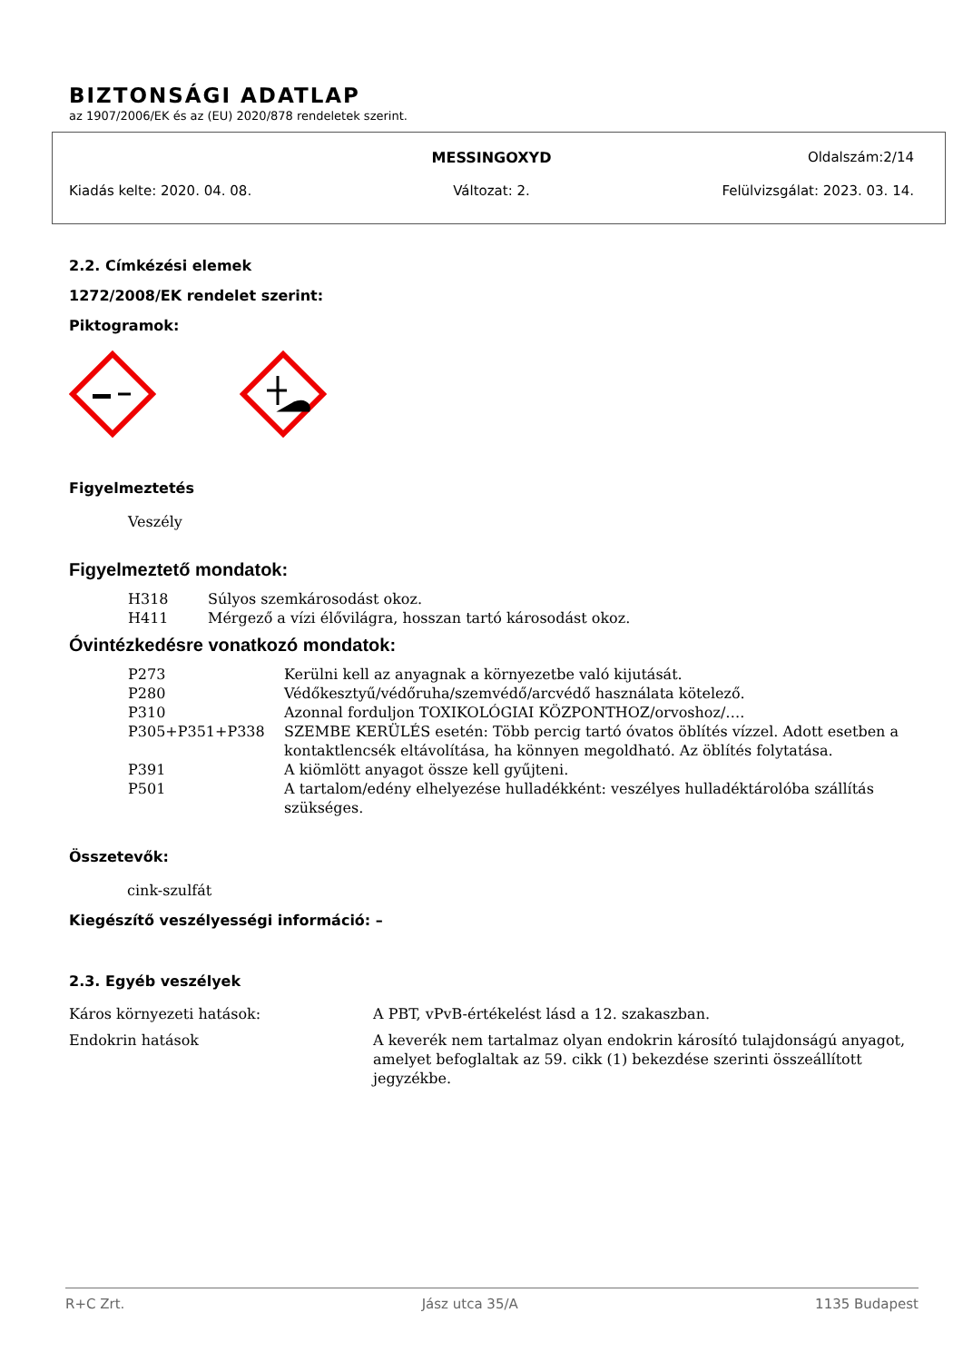BIZTONSÁGI ADATLAP
az 1907/2006/EK és az (EU) 2020/878 rendeletek szerint.
MESSINGOXYD Oldalszám:2/14
Kiadás kelte: 2020. 04. 08. Változat: 2. Felülvizsgálat: 2023. 03. 14.
2.2. Címkézési elemek
1272/2008/EK rendelet szerint:
Piktogramok:
Figyelmeztetés
Veszély
Figyelmeztető mondatok:
| H318 | Súlyos szemkárosodást okoz. |
| H411 | Mérgező a vízi élővilágra, hosszan tartó károsodást okoz. |
Óvintézkedésre vonatkozó mondatok:
| P273 | Kerülni kell az anyagnak a környezetbe való kijutását. |
| P280 | Védőkesztyű/védőruha/szemvédő/arcvédő használata kötelező. |
| P310 | Azonnal forduljon TOXIKOLÓGIAI KÖZPONTHOZ/orvoshoz/…. |
| P305+P351+P338 | SZEMBE KERÜLÉS esetén: Több percig tartó óvatos öblítés vízzel. Adott esetben a kontaktlencsék eltávolítása, ha könnyen megoldható. Az öblítés folytatása. |
| P391 | A kiömlött anyagot össze kell gyűjteni. |
| P501 | A tartalom/edény elhelyezése hulladékként: veszélyes hulladéktárolóba szállítás szükséges. |
Összetevők:
cink-szulfát
Kiegészítő veszélyességi információ: –
2.3. Egyéb veszélyek
| Káros környezeti hatások: | A PBT, vPvB-értékelést lásd a 12. szakaszban. |
| Endokrin hatások | A keverék nem tartalmaz olyan endokrin károsító tulajdonságú anyagot, amelyet befoglaltak az 59. cikk (1) bekezdése szerinti összeállított jegyzékbe. |
R+C Zrt. Jász utca 35/A 1135 Budapest